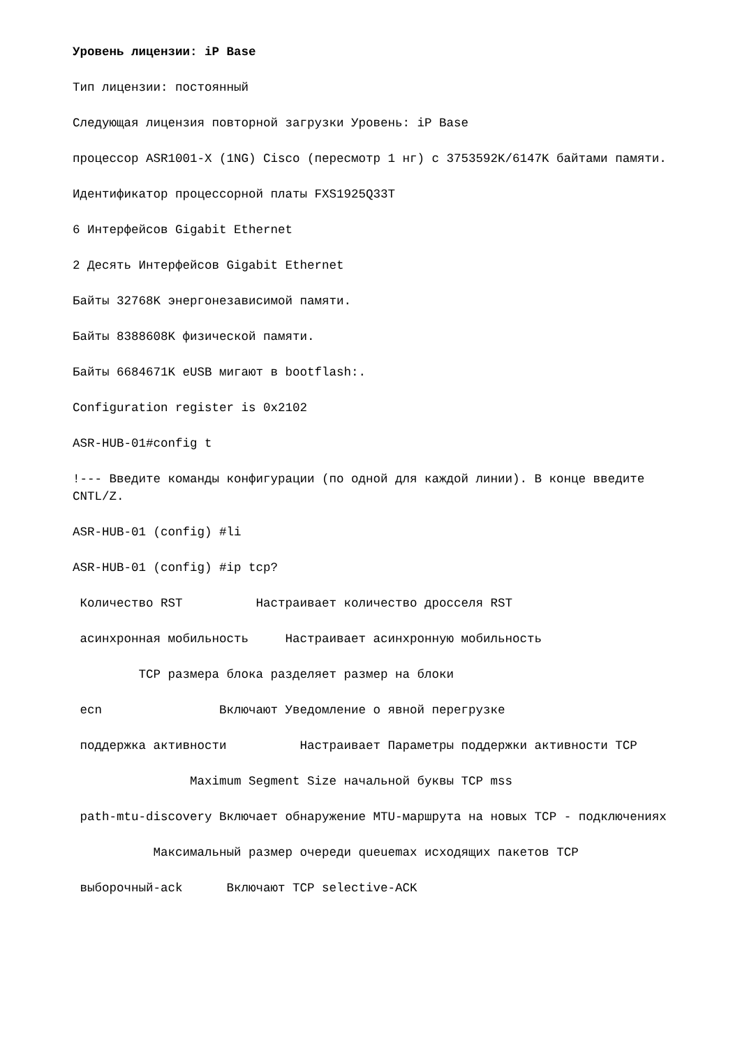Уровень лицензии: iP Base
Тип лицензии: постоянный
Следующая лицензия повторной загрузки Уровень: iP Base
процессор ASR1001-X (1NG) Cisco (пересмотр 1 нг) с 3753592K/6147K байтами памяти.
Идентификатор процессорной платы FXS1925Q33T
6 Интерфейсов Gigabit Ethernet
2 Десять Интерфейсов Gigabit Ethernet
Байты 32768K энергонезависимой памяти.
Байты 8388608K физической памяти.
Байты 6684671K eUSB мигают в bootflash:.
Configuration register is 0x2102
ASR-HUB-01#config t
!--- Введите команды конфигурации (по одной для каждой линии). В конце введите CNTL/Z.
ASR-HUB-01 (config) #li
ASR-HUB-01 (config) #ip tcp?
Количество RST Настраивает количество дросселя RST
асинхронная мобильность Настраивает асинхронную мобильность
TCP размера блока разделяет размер на блоки
ecn Включают Уведомление о явной перегрузке
поддержка активности Настраивает Параметры поддержки активности TCP
Maximum Segment Size начальной буквы TCP mss
path-mtu-discovery Включает обнаружение MTU-маршрута на новых TCP - подключениях
Максимальный размер очереди queuemax исходящих пакетов TCP
выборочный-ack Включают TCP selective-ACK